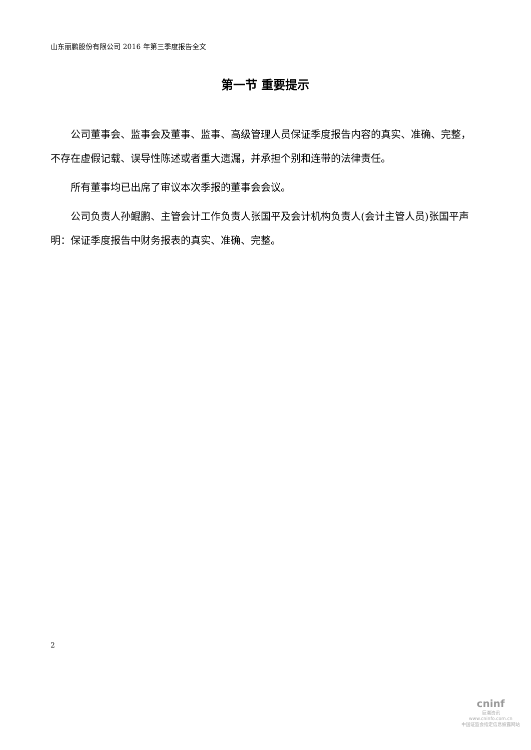山东丽鹏股份有限公司 2016 年第三季度报告全文
第一节 重要提示
公司董事会、监事会及董事、监事、高级管理人员保证季度报告内容的真实、准确、完整，不存在虚假记载、误导性陈述或者重大遗漏，并承担个别和连带的法律责任。
所有董事均已出席了审议本次季报的董事会会议。
公司负责人孙鲲鹏、主管会计工作负责人张国平及会计机构负责人(会计主管人员)张国平声明：保证季度报告中财务报表的真实、准确、完整。
2
cninf
巨潮资讯
www.cninfo.com.cn
中国证监会指定信息披露网站